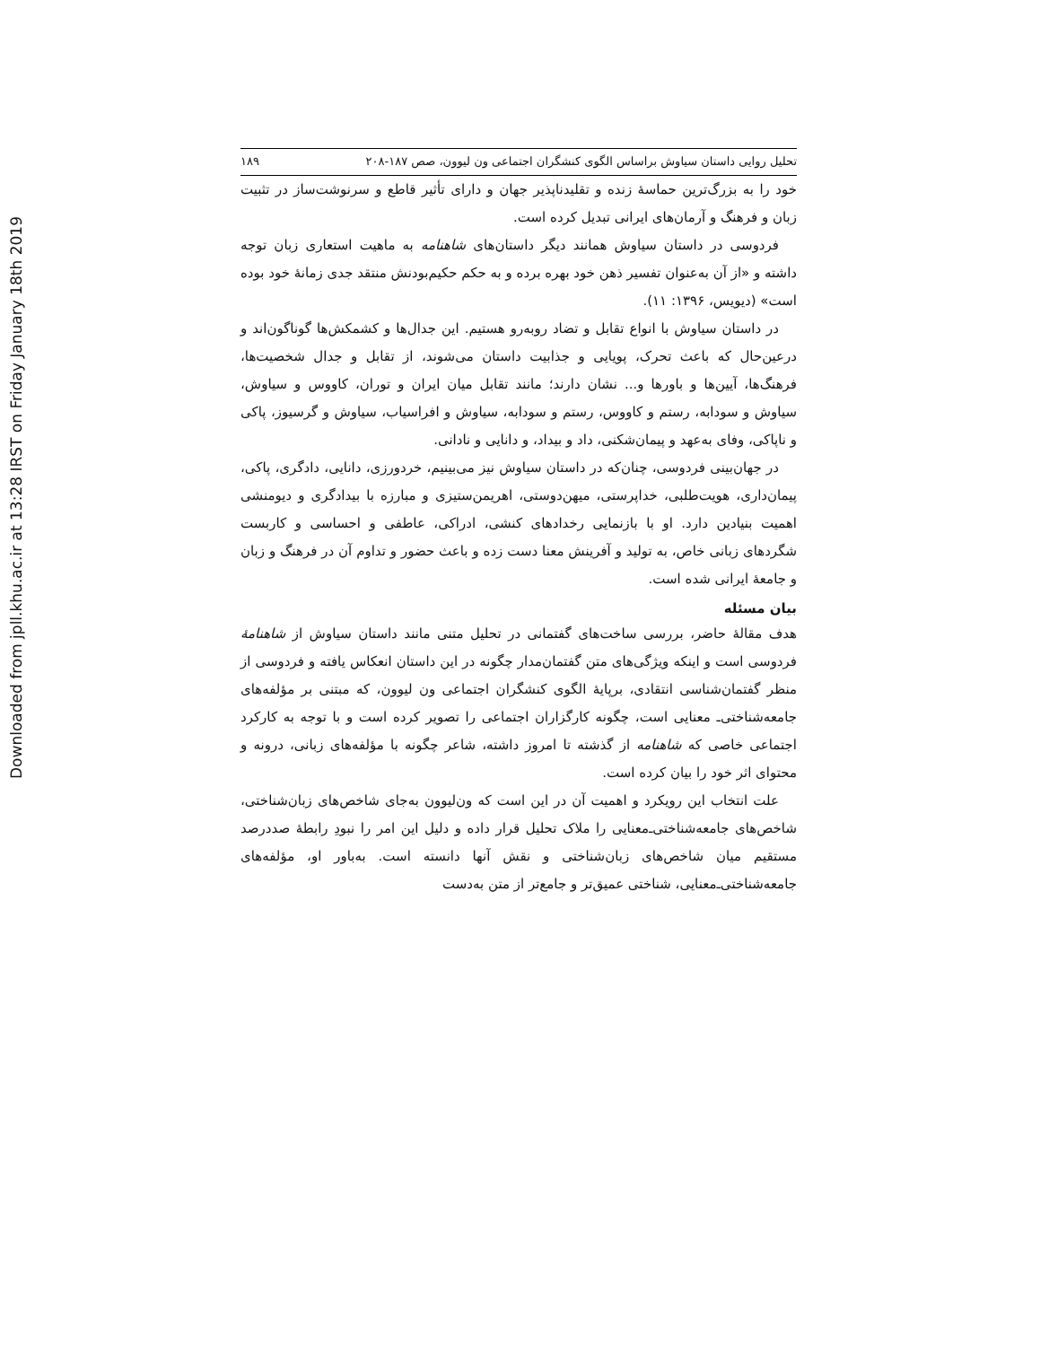Downloaded from jpll.khu.ac.ir at 13:28 IRST on Friday January 18th 2019
تحلیل روایی داستان سیاوش براساس الگوی کنشگران اجتماعی ون لیوون، صص ۱۸۷-۲۰۸ ۱۸۹
خود را به بزرگ‌ترین حماسهٔ زنده و تقلیدناپذیر جهان و دارای تأثیر قاطع و سرنوشت‌ساز در تثبیت زبان و فرهنگ و آرمان‌های ایرانی تبدیل کرده است.
فردوسی در داستان سیاوش همانند دیگر داستان‌های شاهنامه به ماهیت استعاری زبان توجه داشته و «از آن به‌عنوان تفسیر ذهن خود بهره برده و به حکم حکیم‌بودنش منتقد جدی زمانهٔ خود بوده است» (دیویس، ۱۳۹۶: ۱۱).
در داستان سیاوش با انواع تقابل و تضاد روبه‌رو هستیم. این جدال‌ها و کشمکش‌ها گوناگون‌اند و درعین‌حال که باعث تحرک، پویایی و جذابیت داستان می‌شوند، از تقابل و جدال شخصیت‌ها، فرهنگ‌ها، آیین‌ها و باورها و... نشان دارند؛ مانند تقابل میان ایران و توران، کاووس و سیاوش، سیاوش و سودابه، رستم و کاووس، رستم و سودابه، سیاوش و افراسیاب، سیاوش و گرسیوز، پاکی و ناپاکی، وفای به‌عهد و پیمان‌شکنی، داد و بیداد، و دانایی و نادانی.
در جهان‌بینی فردوسی، چنان‌که در داستان سیاوش نیز می‌بینیم، خردورزی، دانایی، دادگری، پاکی، پیمان‌داری، هویت‌طلبی، خداپرستی، میهن‌دوستی، اهریمن‌ستیزی و مبارزه با بیدادگری و دیومنشی اهمیت بنیادین دارد. او با بازنمایی رخدادهای کنشی، ادراکی، عاطفی و احساسی و کاربست شگردهای زبانی خاص، به تولید و آفرینش معنا دست زده و باعث حضور و تداوم آن در فرهنگ و زبان و جامعهٔ ایرانی شده است.
بیان مسئله
هدف مقالهٔ حاضر، بررسی ساخت‌های گفتمانی در تحلیل متنی مانند داستان سیاوش از شاهنامهٔ فردوسی است و اینکه ویژگی‌های متن گفتمان‌مدار چگونه در این داستان انعکاس یافته و فردوسی از منظر گفتمان‌شناسی انتقادی، برپایهٔ الگوی کنشگران اجتماعی ون لیوون، که مبتنی بر مؤلفه‌های جامعه‌شناختی‌ـ معنایی است، چگونه کارگزاران اجتماعی را تصویر کرده است و با توجه به کارکرد اجتماعی خاصی که شاهنامه از گذشته تا امروز داشته، شاعر چگونه با مؤلفه‌های زبانی، درونه و محتوای اثر خود را بیان کرده است.
علت انتخاب این رویکرد و اهمیت آن در این است که ون‌لیوون به‌جای شاخص‌های زبان‌شناختی، شاخص‌های جامعه‌شناختی‌ـ‌معنایی را ملاک تحلیل قرار داده و دلیل این امر را نبودِ رابطهٔ صددرصد مستقیم میان شاخص‌های زبان‌شناختی و نقش آنها دانسته است. به‌باور او، مؤلفه‌های جامعه‌شناختی‌ـ‌معنایی، شناختی عمیق‌تر و جامع‌تر از متن به‌دست